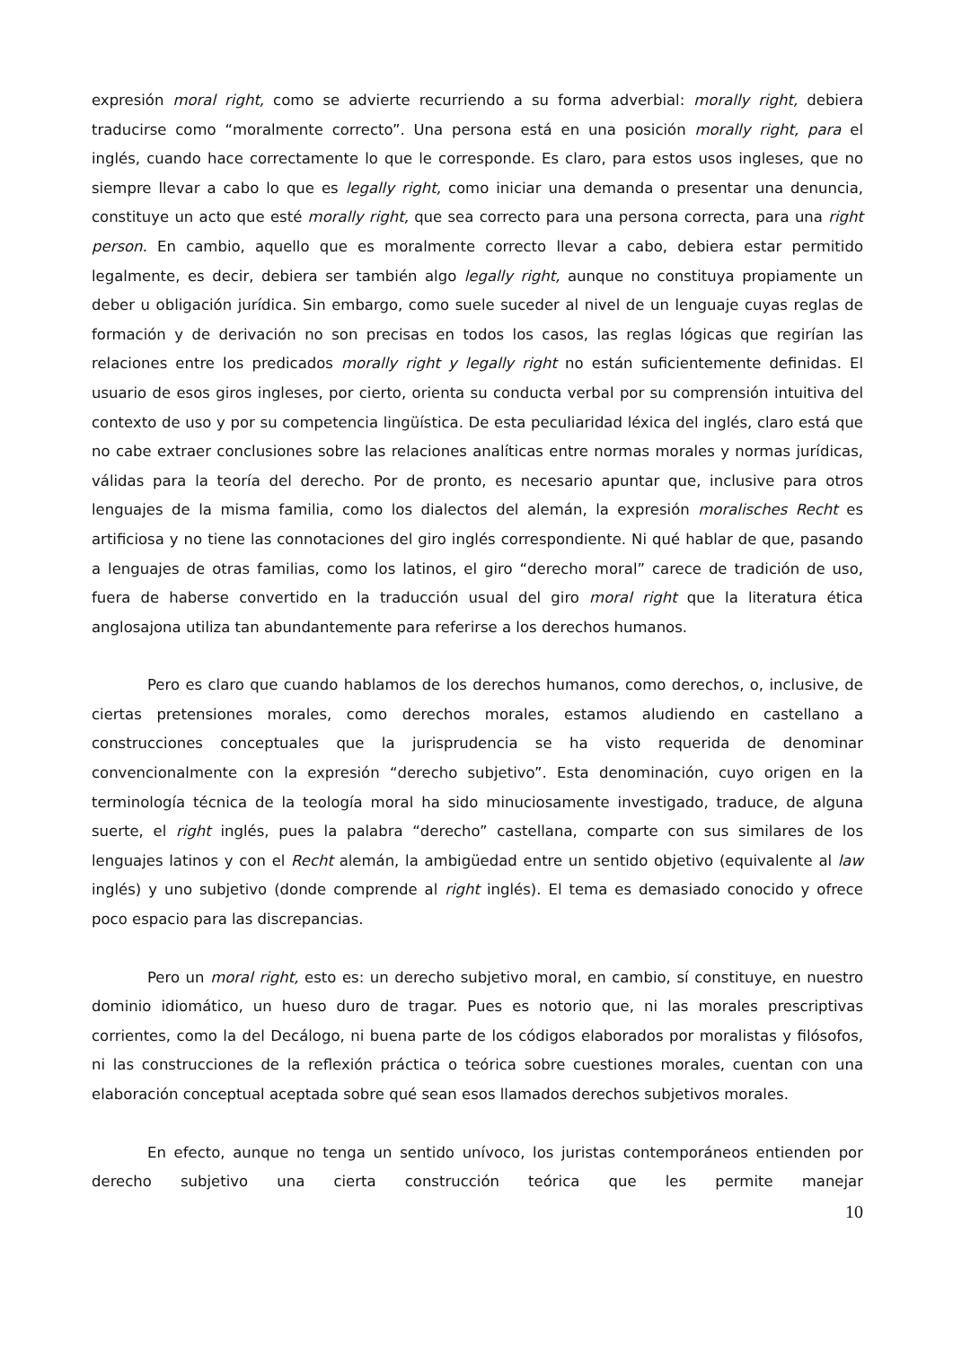expresión moral right, como se advierte recurriendo a su forma adverbial: morally right, debiera traducirse como “moralmente correcto”. Una persona está en una posición morally right, para el inglés, cuando hace correctamente lo que le corresponde. Es claro, para estos usos ingleses, que no siempre llevar a cabo lo que es legally right, como iniciar una demanda o presentar una denuncia, constituye un acto que esté morally right, que sea correcto para una persona correcta, para una right person. En cambio, aquello que es moralmente correcto llevar a cabo, debiera estar permitido legalmente, es decir, debiera ser también algo legally right, aunque no constituya propiamente un deber u obligación jurídica. Sin embargo, como suele suceder al nivel de un lenguaje cuyas reglas de formación y de derivación no son precisas en todos los casos, las reglas lógicas que regirían las relaciones entre los predicados morally right y legally right no están suficientemente definidas. El usuario de esos giros ingleses, por cierto, orienta su conducta verbal por su comprensión intuitiva del contexto de uso y por su competencia lingüística. De esta peculiaridad léxica del inglés, claro está que no cabe extraer conclusiones sobre las relaciones analíticas entre normas morales y normas jurídicas, válidas para la teoría del derecho. Por de pronto, es necesario apuntar que, inclusive para otros lenguajes de la misma familia, como los dialectos del alemán, la expresión moralisches Recht es artificiosa y no tiene las connotaciones del giro inglés correspondiente. Ni qué hablar de que, pasando a lenguajes de otras familias, como los latinos, el giro “derecho moral” carece de tradición de uso, fuera de haberse convertido en la traducción usual del giro moral right que la literatura ética anglosajona utiliza tan abundantemente para referirse a los derechos humanos.
Pero es claro que cuando hablamos de los derechos humanos, como derechos, o, inclusive, de ciertas pretensiones morales, como derechos morales, estamos aludiendo en castellano a construcciones conceptuales que la jurisprudencia se ha visto requerida de denominar convencionalmente con la expresión “derecho subjetivo”. Esta denominación, cuyo origen en la terminología técnica de la teología moral ha sido minuciosamente investigado, traduce, de alguna suerte, el right inglés, pues la palabra “derecho” castellana, comparte con sus similares de los lenguajes latinos y con el Recht alemán, la ambigüedad entre un sentido objetivo (equivalente al law inglés) y uno subjetivo (donde comprende al right inglés). El tema es demasiado conocido y ofrece poco espacio para las discrepancias.
Pero un moral right, esto es: un derecho subjetivo moral, en cambio, sí constituye, en nuestro dominio idiomático, un hueso duro de tragar. Pues es notorio que, ni las morales prescriptivas corrientes, como la del Decálogo, ni buena parte de los códigos elaborados por moralistas y filósofos, ni las construcciones de la reflexión práctica o teórica sobre cuestiones morales, cuentan con una elaboración conceptual aceptada sobre qué sean esos llamados derechos subjetivos morales.
En efecto, aunque no tenga un sentido unívoco, los juristas contemporáneos entienden por derecho subjetivo una cierta construcción teórica que les permite manejar
10